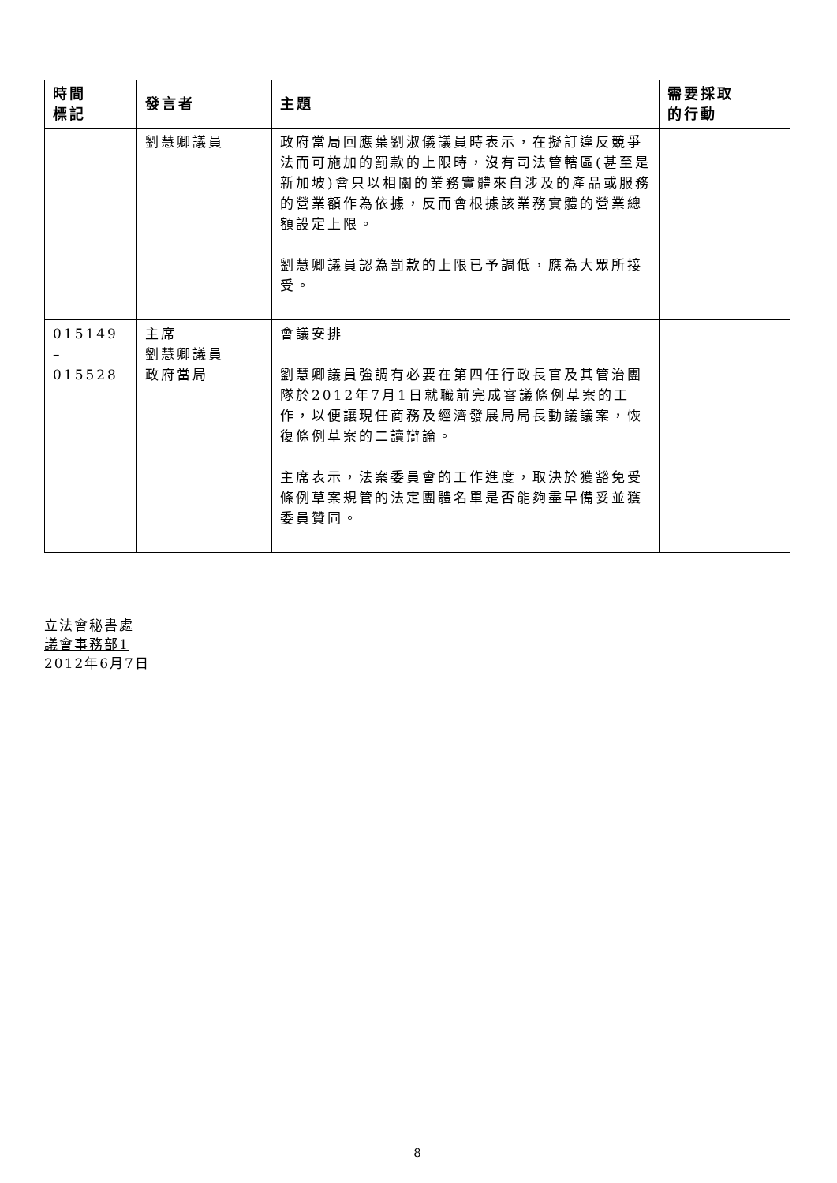| 時間 標記 | 發言者 | 主題 | 需要採取 的行動 |
| --- | --- | --- | --- |
| | 劉慧卿議員 | 政府當局回應葉劉淑儀議員時表示，在擬訂違反競爭法而可施加的罰款的上限時，沒有司法管轄區(甚至是新加坡)會只以相關的業務實體來自涉及的產品或服務的營業額作為依據，反而會根據該業務實體的營業總額設定上限。 劉慧卿議員認為罰款的上限已予調低，應為大眾所接受。 | |
| 015149 – 015528 | 主席 劉慧卿議員 政府當局 | 會議安排 劉慧卿議員強調有必要在第四任行政長官及其管治團隊於2012年7月1日就職前完成審議條例草案的工作，以便讓現任商務及經濟發展局局長動議議案，恢復條例草案的二讀辯論。 主席表示，法案委員會的工作進度，取決於獲豁免受條例草案規管的法定團體名單是否能夠盡早備妥並獲委員贊同。 | |
立法會秘書處
議會事務部1
2012年6月7日
8